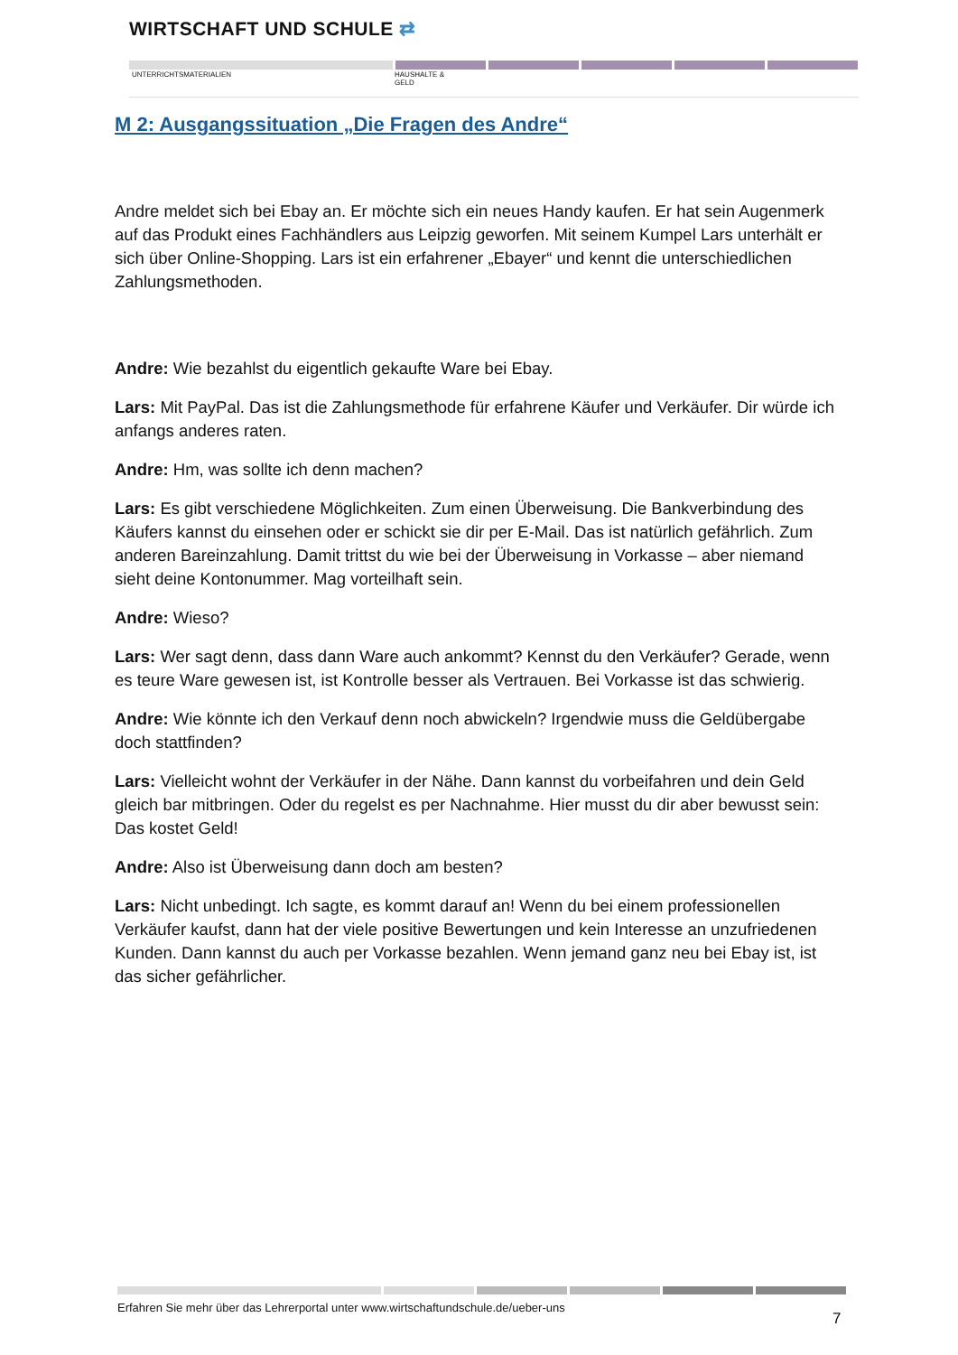WIRTSCHAFT UND SCHULE ⇄
UNTERRICHTSMATERIALIEN
HAUSHALTE &
GELD
M 2: Ausgangssituation „Die Fragen des Andre“
Andre meldet sich bei Ebay an. Er möchte sich ein neues Handy kaufen. Er hat sein Augenmerk auf das Produkt eines Fachhändlers aus Leipzig geworfen. Mit seinem Kumpel Lars unterhält er sich über Online-Shopping. Lars ist ein erfahrener „Ebayer“ und kennt die unterschiedlichen Zahlungsmethoden.
Andre: Wie bezahlst du eigentlich gekaufte Ware bei Ebay.
Lars: Mit PayPal. Das ist die Zahlungsmethode für erfahrene Käufer und Verkäufer. Dir würde ich anfangs anderes raten.
Andre: Hm, was sollte ich denn machen?
Lars: Es gibt verschiedene Möglichkeiten. Zum einen Überweisung. Die Bankverbindung des Käufers kannst du einsehen oder er schickt sie dir per E-Mail. Das ist natürlich gefährlich. Zum anderen Bareinzahlung. Damit trittst du wie bei der Überweisung in Vorkasse – aber niemand sieht deine Kontonummer. Mag vorteilhaft sein.
Andre: Wieso?
Lars: Wer sagt denn, dass dann Ware auch ankommt? Kennst du den Verkäufer? Gerade, wenn es teure Ware gewesen ist, ist Kontrolle besser als Vertrauen. Bei Vorkasse ist das schwierig.
Andre: Wie könnte ich den Verkauf denn noch abwickeln? Irgendwie muss die Geldübergabe doch stattfinden?
Lars: Vielleicht wohnt der Verkäufer in der Nähe. Dann kannst du vorbeifahren und dein Geld gleich bar mitbringen. Oder du regelst es per Nachnahme. Hier musst du dir aber bewusst sein: Das kostet Geld!
Andre: Also ist Überweisung dann doch am besten?
Lars: Nicht unbedingt. Ich sagte, es kommt darauf an! Wenn du bei einem professionellen Verkäufer kaufst, dann hat der viele positive Bewertungen und kein Interesse an unzufriedenen Kunden. Dann kannst du auch per Vorkasse bezahlen. Wenn jemand ganz neu bei Ebay ist, ist das sicher gefährlicher.
Erfahren Sie mehr über das Lehrerportal unter www.wirtschaftundschule.de/ueber-uns
7